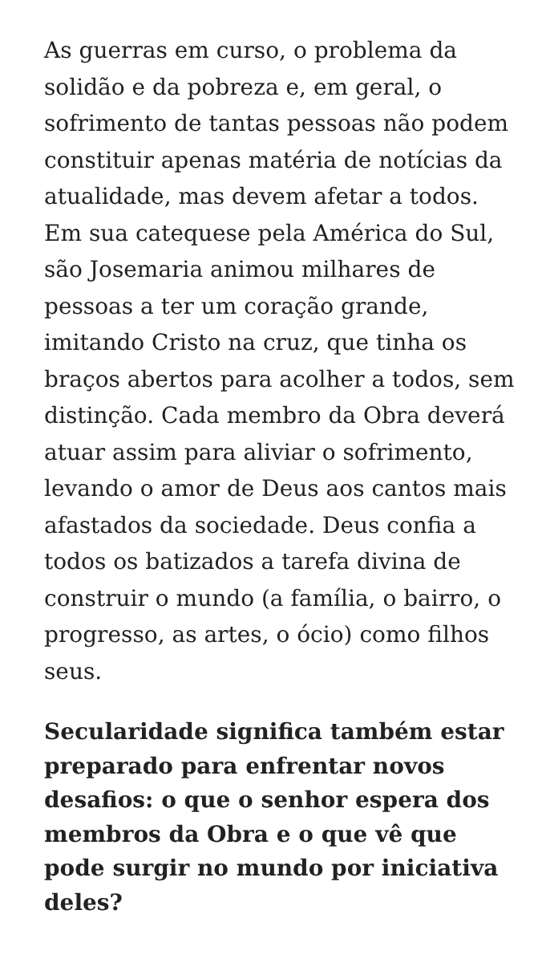As guerras em curso, o problema da solidão e da pobreza e, em geral, o sofrimento de tantas pessoas não podem constituir apenas matéria de notícias da atualidade, mas devem afetar a todos. Em sua catequese pela América do Sul, são Josemaria animou milhares de pessoas a ter um coração grande, imitando Cristo na cruz, que tinha os braços abertos para acolher a todos, sem distinção. Cada membro da Obra deverá atuar assim para aliviar o sofrimento, levando o amor de Deus aos cantos mais afastados da sociedade. Deus confia a todos os batizados a tarefa divina de construir o mundo (a família, o bairro, o progresso, as artes, o ócio) como filhos seus.
Secularidade significa também estar preparado para enfrentar novos desafios: o que o senhor espera dos membros da Obra e o que vê que pode surgir no mundo por iniciativa deles?